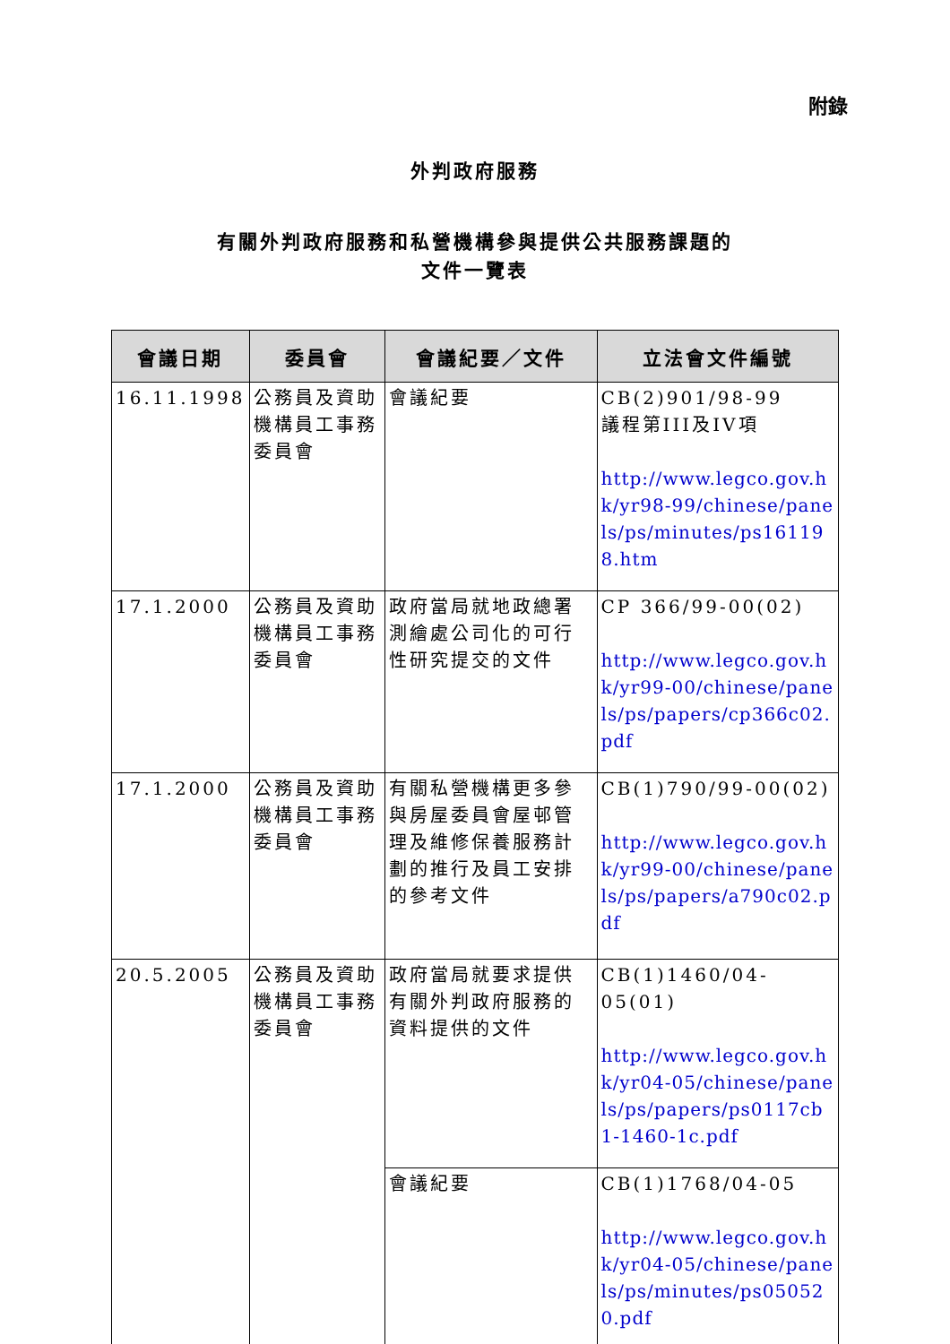附錄
外判政府服務
有關外判政府服務和私營機構參與提供公共服務課題的
文件一覽表
| 會議日期 | 委員會 | 會議紀要／文件 | 立法會文件編號 |
| --- | --- | --- | --- |
| 16.11.1998 | 公務員及資助機構員工事務委員會 | 會議紀要 | CB(2)901/98-99 議程第III及IV項 http://www.legco.gov.hk/yr98-99/chinese/panels/ps/minutes/ps161198.htm |
| 17.1.2000 | 公務員及資助機構員工事務委員會 | 政府當局就地政總署測繪處公司化的可行性研究提交的文件 | CP 366/99-00(02) http://www.legco.gov.hk/yr99-00/chinese/panels/ps/papers/cp366c02.pdf |
| 17.1.2000 | 公務員及資助機構員工事務委員會 | 有關私營機構更多參與房屋委員會屋邨管理及維修保養服務計劃的推行及員工安排的參考文件 | CB(1)790/99-00(02) http://www.legco.gov.hk/yr99-00/chinese/panels/ps/papers/a790c02.pdf |
| 20.5.2005 | 公務員及資助機構員工事務委員會 | 政府當局就要求提供有關外判政府服務的資料提供的文件 | CB(1)1460/04-05(01) http://www.legco.gov.hk/yr04-05/chinese/panels/ps/papers/ps0117cb1-1460-1c.pdf |
| | | 會議紀要 | CB(1)1768/04-05 http://www.legco.gov.hk/yr04-05/chinese/panels/ps/minutes/ps050520.pdf |